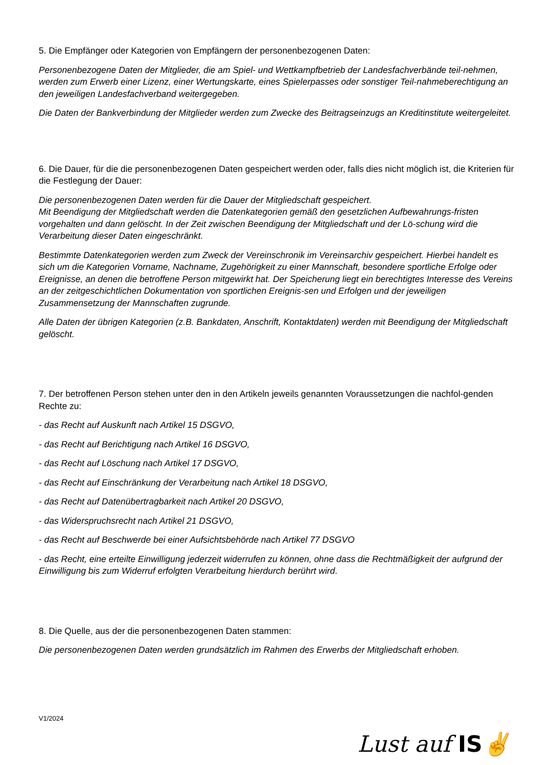5. Die Empfänger oder Kategorien von Empfängern der personenbezogenen Daten:
Personenbezogene Daten der Mitglieder, die am Spiel- und Wettkampfbetrieb der Landesfachverbände teil-nehmen, werden zum Erwerb einer Lizenz, einer Wertungskarte, eines Spielerpasses oder sonstiger Teil-nahmeberechtigung an den jeweiligen Landesfachverband weitergegeben.
Die Daten der Bankverbindung der Mitglieder werden zum Zwecke des Beitragseinzugs an Kreditinstitute weitergeleitet.
6. Die Dauer, für die die personenbezogenen Daten gespeichert werden oder, falls dies nicht möglich ist, die Kriterien für die Festlegung der Dauer:
Die personenbezogenen Daten werden für die Dauer der Mitgliedschaft gespeichert.
Mit Beendigung der Mitgliedschaft werden die Datenkategorien gemäß den gesetzlichen Aufbewahrungs-fristen vorgehalten und dann gelöscht. In der Zeit zwischen Beendigung der Mitgliedschaft und der Lö-schung wird die Verarbeitung dieser Daten eingeschränkt.
Bestimmte Datenkategorien werden zum Zweck der Vereinschronik im Vereinsarchiv gespeichert. Hierbei handelt es sich um die Kategorien Vorname, Nachname, Zugehörigkeit zu einer Mannschaft, besondere sportliche Erfolge oder Ereignisse, an denen die betroffene Person mitgewirkt hat. Der Speicherung liegt ein berechtigtes Interesse des Vereins an der zeitgeschichtlichen Dokumentation von sportlichen Ereignis-sen und Erfolgen und der jeweiligen Zusammensetzung der Mannschaften zugrunde.
Alle Daten der übrigen Kategorien (z.B. Bankdaten, Anschrift, Kontaktdaten) werden mit Beendigung der Mitgliedschaft gelöscht.
7. Der betroffenen Person stehen unter den in den Artikeln jeweils genannten Voraussetzungen die nachfol-genden Rechte zu:
- das Recht auf Auskunft nach Artikel 15 DSGVO,
- das Recht auf Berichtigung nach Artikel 16 DSGVO,
- das Recht auf Löschung nach Artikel 17 DSGVO,
- das Recht auf Einschränkung der Verarbeitung nach Artikel 18 DSGVO,
- das Recht auf Datenübertragbarkeit nach Artikel 20 DSGVO,
- das Widerspruchsrecht nach Artikel 21 DSGVO,
- das Recht auf Beschwerde bei einer Aufsichtsbehörde nach Artikel 77 DSGVO
- das Recht, eine erteilte Einwilligung jederzeit widerrufen zu können, ohne dass die Rechtmäßigkeit der aufgrund der Einwilligung bis zum Widerruf erfolgten Verarbeitung hierdurch berührt wird.
8. Die Quelle, aus der die personenbezogenen Daten stammen:
Die personenbezogenen Daten werden grundsätzlich im Rahmen des Erwerbs der Mitgliedschaft erhoben.
V1/2024
Lust auf IS✌